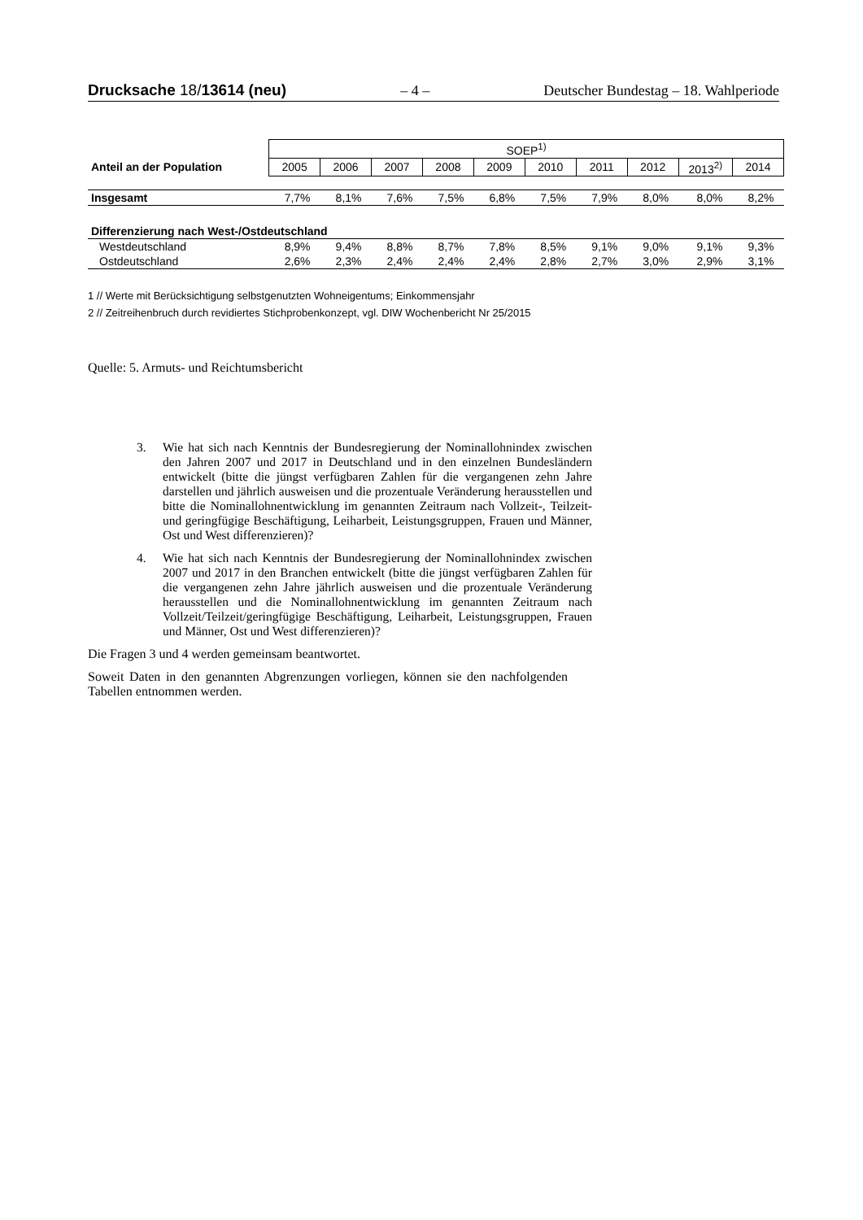Drucksache 18/13614 (neu) – 4 – Deutscher Bundestag – 18. Wahlperiode
| | SOEP<sup>1)</sup> | | | | | | | | | |
| Anteil an der Population | 2005 | 2006 | 2007 | 2008 | 2009 | 2010 | 2011 | 2012 | 2013<sup>2)</sup> | 2014 |
| Insgesamt | 7,7% | 8,1% | 7,6% | 7,5% | 6,8% | 7,5% | 7,9% | 8,0% | 8,0% | 8,2% |
| Differenzierung nach West-/Ostdeutschland | | | | | | | | | | |
| Westdeutschland | 8,9% | 9,4% | 8,8% | 8,7% | 7,8% | 8,5% | 9,1% | 9,0% | 9,1% | 9,3% |
| Ostdeutschland | 2,6% | 2,3% | 2,4% | 2,4% | 2,4% | 2,8% | 2,7% | 3,0% | 2,9% | 3,1% |
1 // Werte mit Berücksichtigung selbstgenutzten Wohneigentums; Einkommensjahr
2 // Zeitreihenbruch durch revidiertes Stichprobenkonzept, vgl. DIW Wochenbericht Nr 25/2015
Quelle: 5. Armuts- und Reichtumsbericht
3. Wie hat sich nach Kenntnis der Bundesregierung der Nominallohnindex zwischen den Jahren 2007 und 2017 in Deutschland und in den einzelnen Bundesländern entwickelt (bitte die jüngst verfügbaren Zahlen für die vergangenen zehn Jahre darstellen und jährlich ausweisen und die prozentuale Veränderung herausstellen und bitte die Nominallohnentwicklung im genannten Zeitraum nach Vollzeit-, Teilzeit- und geringfügige Beschäftigung, Leiharbeit, Leistungsgruppen, Frauen und Männer, Ost und West differenzieren)?
4. Wie hat sich nach Kenntnis der Bundesregierung der Nominallohnindex zwischen 2007 und 2017 in den Branchen entwickelt (bitte die jüngst verfügbaren Zahlen für die vergangenen zehn Jahre jährlich ausweisen und die prozentuale Veränderung herausstellen und die Nominallohnentwicklung im genannten Zeitraum nach Vollzeit/Teilzeit/geringfügige Beschäftigung, Leiharbeit, Leistungsgruppen, Frauen und Männer, Ost und West differenzieren)?
Die Fragen 3 und 4 werden gemeinsam beantwortet.
Soweit Daten in den genannten Abgrenzungen vorliegen, können sie den nachfolgenden Tabellen entnommen werden.